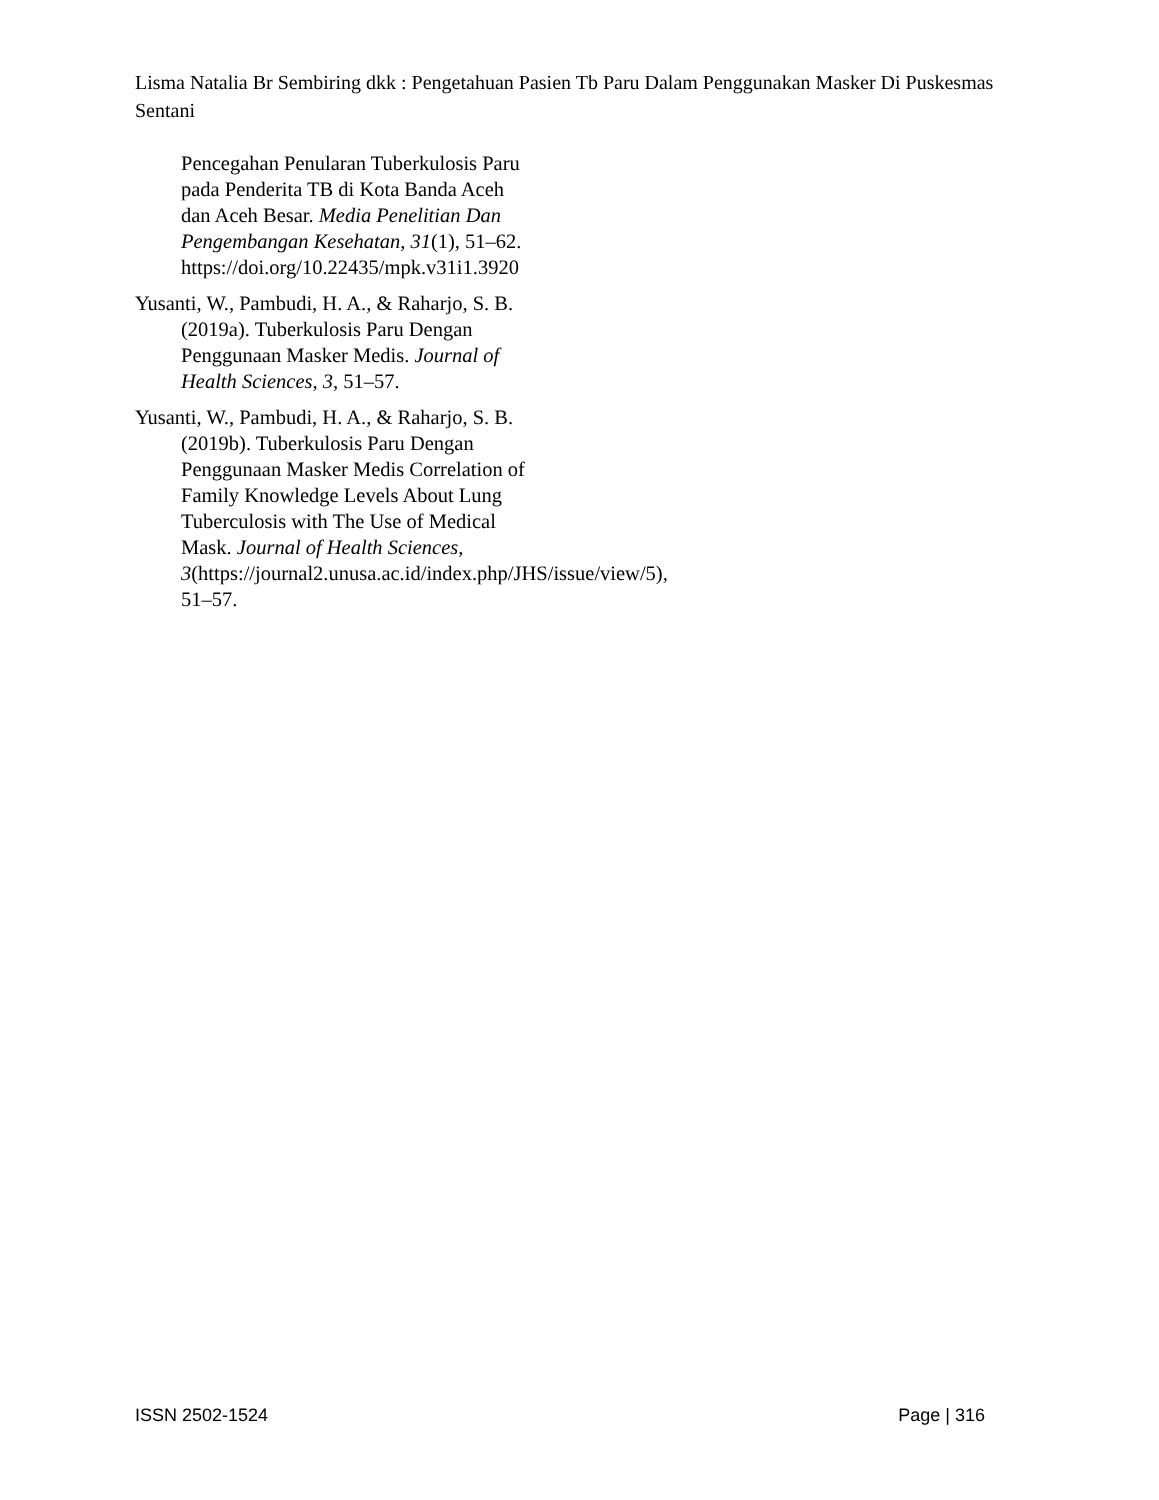Lisma Natalia Br Sembiring dkk : Pengetahuan Pasien Tb Paru Dalam Penggunakan Masker Di Puskesmas Sentani
Pencegahan Penularan Tuberkulosis Paru pada Penderita TB di Kota Banda Aceh dan Aceh Besar. Media Penelitian Dan Pengembangan Kesehatan, 31(1), 51–62. https://doi.org/10.22435/mpk.v31i1.3920
Yusanti, W., Pambudi, H. A., & Raharjo, S. B. (2019a). Tuberkulosis Paru Dengan Penggunaan Masker Medis. Journal of Health Sciences, 3, 51–57.
Yusanti, W., Pambudi, H. A., & Raharjo, S. B. (2019b). Tuberkulosis Paru Dengan Penggunaan Masker Medis Correlation of Family Knowledge Levels About Lung Tuberculosis with The Use of Medical Mask. Journal of Health Sciences, 3(https://journal2.unusa.ac.id/index.php/JHS/issue/view/5), 51–57.
ISSN 2502-1524 Page | 316